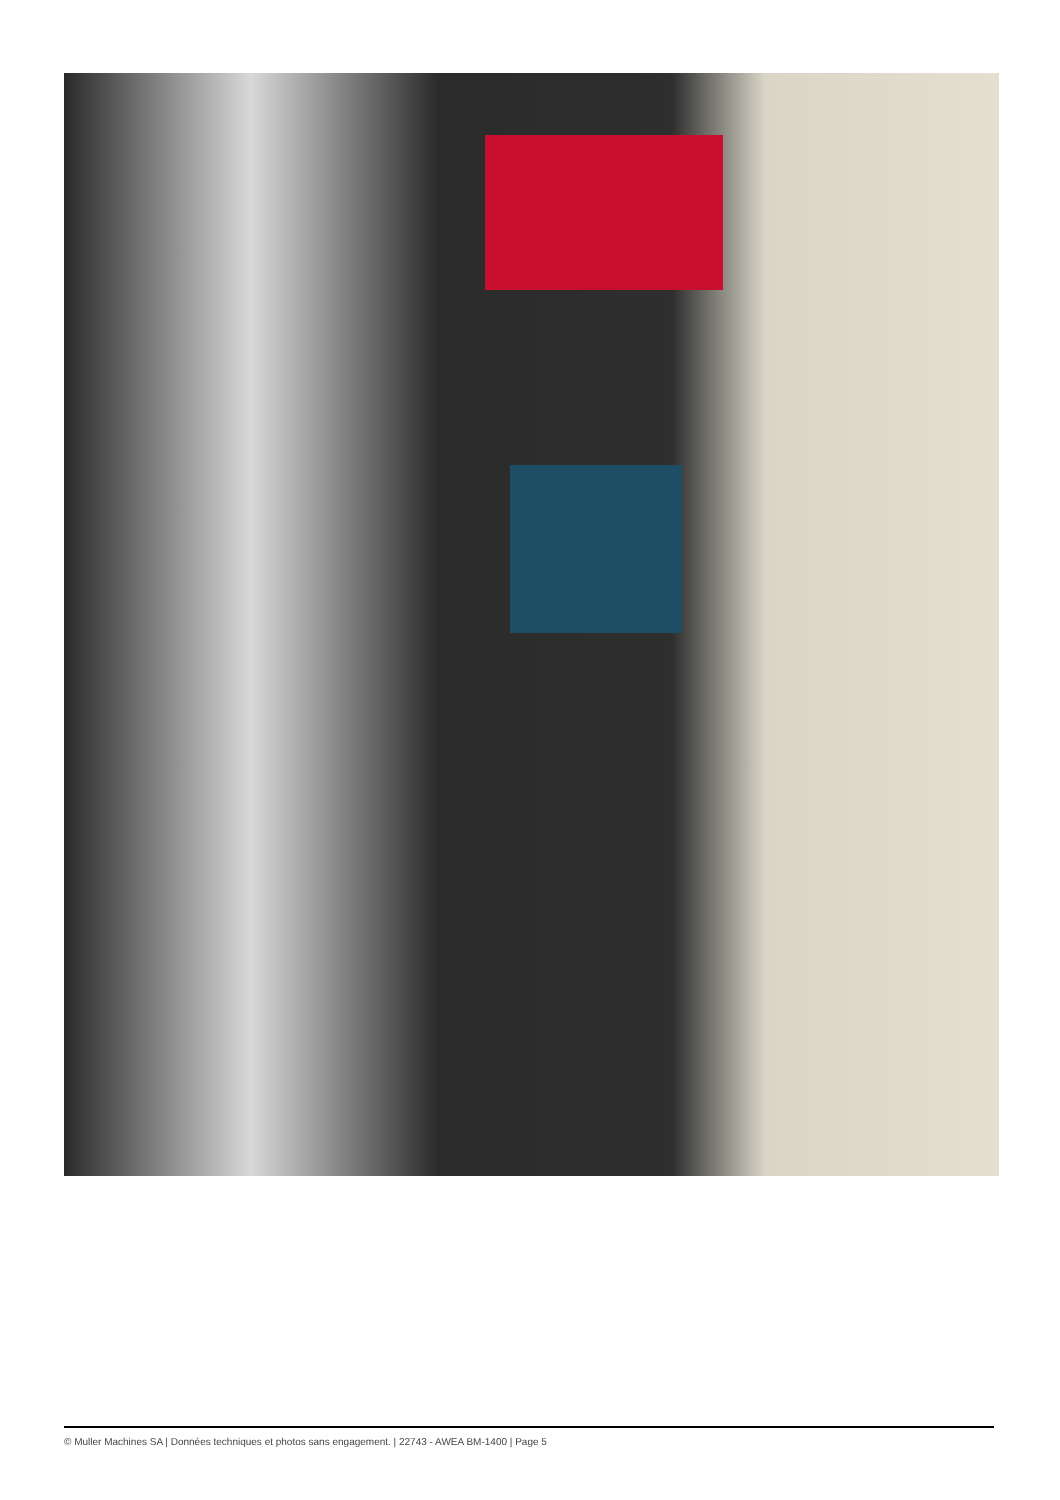© Muller Machines SA | Données techniques et photos sans engagement. | 22743 - AWEA BM-1400 | Page 5